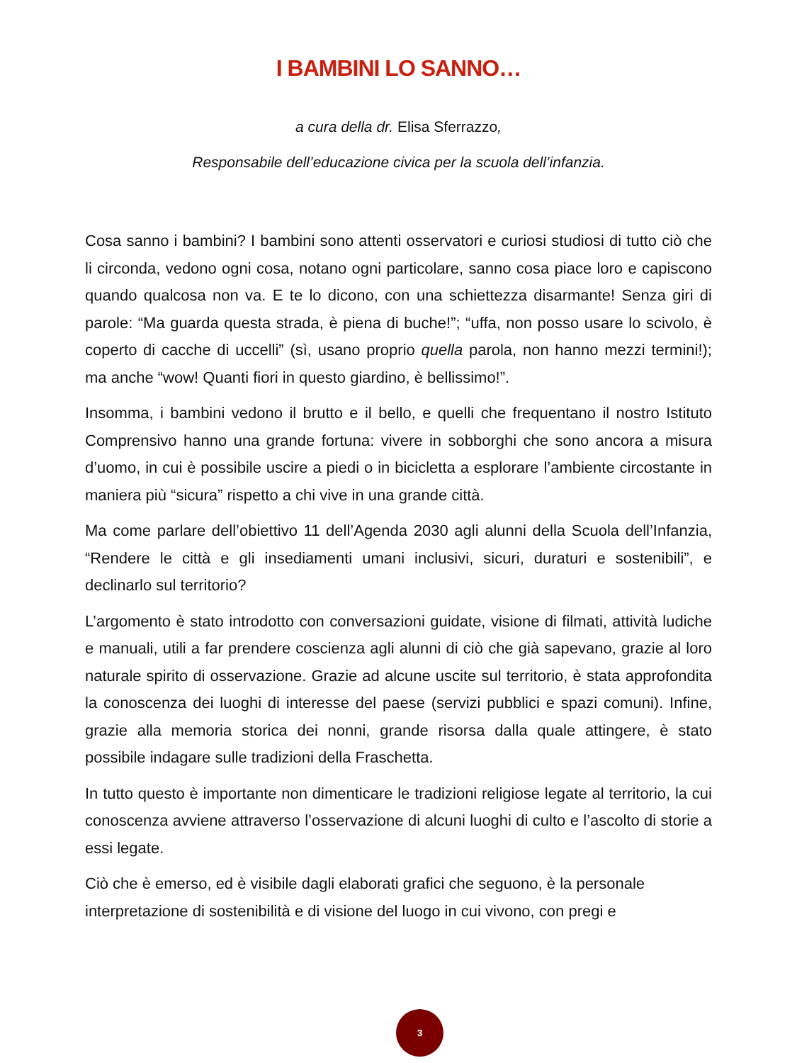I BAMBINI LO SANNO…
a cura della dr. Elisa Sferrazzo,
Responsabile dell’educazione civica per la scuola dell’infanzia.
Cosa sanno i bambini? I bambini sono attenti osservatori e curiosi studiosi di tutto ciò che li circonda, vedono ogni cosa, notano ogni particolare, sanno cosa piace loro e capiscono quando qualcosa non va. E te lo dicono, con una schiettezza disarmante! Senza giri di parole: “Ma guarda questa strada, è piena di buche!”; “uffa, non posso usare lo scivolo, è coperto di cacche di uccelli” (sì, usano proprio quella parola, non hanno mezzi termini!); ma anche “wow! Quanti fiori in questo giardino, è bellissimo!”.
Insomma, i bambini vedono il brutto e il bello, e quelli che frequentano il nostro Istituto Comprensivo hanno una grande fortuna: vivere in sobborghi che sono ancora a misura d’uomo, in cui è possibile uscire a piedi o in bicicletta a esplorare l’ambiente circostante in maniera più “sicura” rispetto a chi vive in una grande città.
Ma come parlare dell’obiettivo 11 dell’Agenda 2030 agli alunni della Scuola dell’Infanzia, “Rendere le città e gli insediamenti umani inclusivi, sicuri, duraturi e sostenibili”, e declinarlo sul territorio?
L’argomento è stato introdotto con conversazioni guidate, visione di filmati, attività ludiche e manuali, utili a far prendere coscienza agli alunni di ciò che già sapevano, grazie al loro naturale spirito di osservazione. Grazie ad alcune uscite sul territorio, è stata approfondita la conoscenza dei luoghi di interesse del paese (servizi pubblici e spazi comuni). Infine, grazie alla memoria storica dei nonni, grande risorsa dalla quale attingere, è stato possibile indagare sulle tradizioni della Fraschetta.
In tutto questo è importante non dimenticare le tradizioni religiose legate al territorio, la cui conoscenza avviene attraverso l’osservazione di alcuni luoghi di culto e l’ascolto di storie a essi legate.
Ciò che è emerso, ed è visibile dagli elaborati grafici che seguono, è la personale interpretazione di sostenibilità e di visione del luogo in cui vivono, con pregi e
3